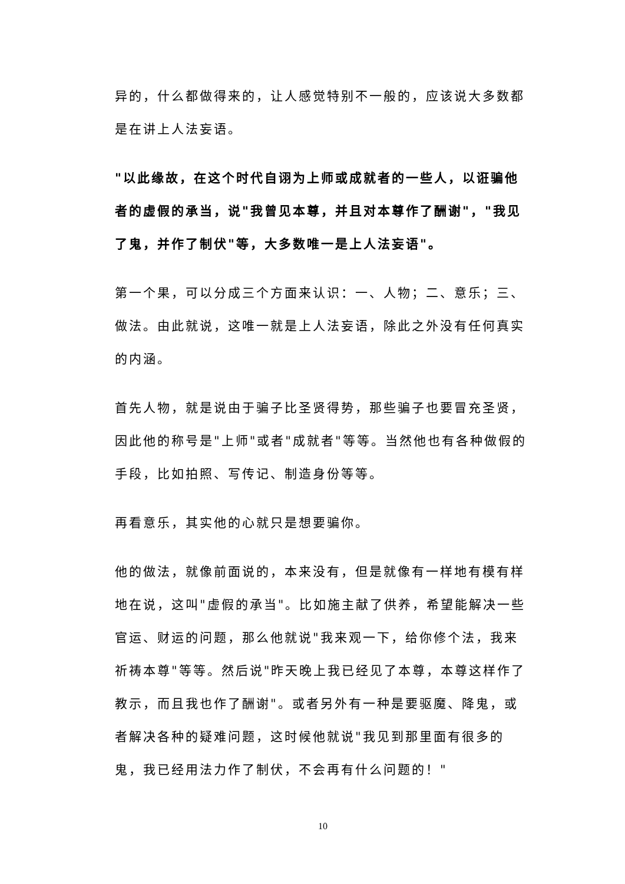异的，什么都做得来的，让人感觉特别不一般的，应该说大多数都是在讲上人法妄语。
"以此缘故，在这个时代自诩为上师或成就者的一些人，以诳骗他者的虚假的承当，说"我曾见本尊，并且对本尊作了酬谢"，"我见了鬼，并作了制伏"等，大多数唯一是上人法妄语"。
第一个果，可以分成三个方面来认识：一、人物；二、意乐；三、做法。由此就说，这唯一就是上人法妄语，除此之外没有任何真实的内涵。
首先人物，就是说由于骗子比圣贤得势，那些骗子也要冒充圣贤，因此他的称号是"上师"或者"成就者"等等。当然他也有各种做假的手段，比如拍照、写传记、制造身份等等。
再看意乐，其实他的心就只是想要骗你。
他的做法，就像前面说的，本来没有，但是就像有一样地有模有样地在说，这叫"虚假的承当"。比如施主献了供养，希望能解决一些官运、财运的问题，那么他就说"我来观一下，给你修个法，我来祈祷本尊"等等。然后说"昨天晚上我已经见了本尊，本尊这样作了教示，而且我也作了酬谢"。或者另外有一种是要驱魔、降鬼，或者解决各种的疑难问题，这时候他就说"我见到那里面有很多的鬼，我已经用法力作了制伏，不会再有什么问题的！"
10